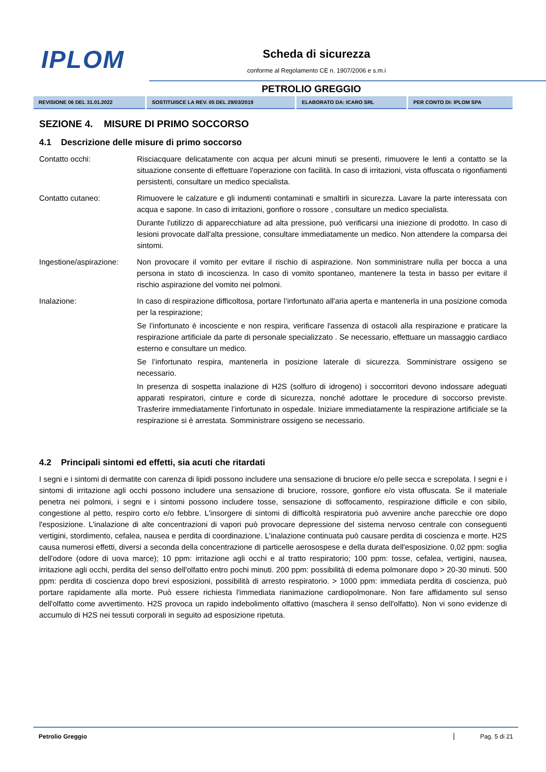IPLOM Scheda di sicurezza
conforme al Regolamento CE n. 1907/2006 e s.m.i
PETROLIO GREGGIO
| REVISIONE 06 DEL 31.01.2022 | SOSTITUISCE LA REV. 05 DEL 29/03/2019 | ELABORATO DA: ICARO SRL | PER CONTO DI: IPLOM SPA |
SEZIONE 4. MISURE DI PRIMO SOCCORSO
4.1 Descrizione delle misure di primo soccorso
| Contatto occhi: | Risciacquare delicatamente con acqua per alcuni minuti se presenti, rimuovere le lenti a contatto se la situazione consente di effettuare l'operazione con facilità. In caso di irritazioni, vista offuscata o rigonfiamenti persistenti, consultare un medico specialista. |
| Contatto cutaneo: | Rimuovere le calzature e gli indumenti contaminati e smaltirli in sicurezza. Lavare la parte interessata con acqua e sapone. In caso di irritazioni, gonfiore o rossore , consultare un medico specialista. Durante l'utilizzo di apparecchiature ad alta pressione, può verificarsi una iniezione di prodotto. In caso di lesioni provocate dall'alta pressione, consultare immediatamente un medico. Non attendere la comparsa dei sintomi. |
| Ingestione/aspirazione: | Non provocare il vomito per evitare il rischio di aspirazione. Non somministrare nulla per bocca a una persona in stato di incoscienza. In caso di vomito spontaneo, mantenere la testa in basso per evitare il rischio aspirazione del vomito nei polmoni. |
| Inalazione: | In caso di respirazione difficoltosa, portare l’infortunato all'aria aperta e mantenerla in una posizione comoda per la respirazione; Se l’infortunato è incosciente e non respira, verificare l'assenza di ostacoli alla respirazione e praticare la respirazione artificiale da parte di personale specializzato . Se necessario, effettuare un massaggio cardiaco esterno e consultare un medico. Se l’infortunato respira, mantenerla in posizione laterale di sicurezza. Somministrare ossigeno se necessario. In presenza di sospetta inalazione di H2S (solfuro di idrogeno) i soccorritori devono indossare adeguati apparati respiratori, cinture e corde di sicurezza, nonché adottare le procedure di soccorso previste. Trasferire immediatamente l’infortunato in ospedale. Iniziare immediatamente la respirazione artificiale se la respirazione si è arrestata. Somministrare ossigeno se necessario. |
4.2 Principali sintomi ed effetti, sia acuti che ritardati
I segni e i sintomi di dermatite con carenza di lipidi possono includere una sensazione di bruciore e/o pelle secca e screpolata. I segni e i sintomi di irritazione agli occhi possono includere una sensazione di bruciore, rossore, gonfiore e/o vista offuscata. Se il materiale penetra nei polmoni, i segni e i sintomi possono includere tosse, sensazione di soffocamento, respirazione difficile e con sibilo, congestione al petto, respiro corto e/o febbre. L'insorgere di sintomi di difficoltà respiratoria può avvenire anche parecchie ore dopo l'esposizione. L'inalazione di alte concentrazioni di vapori può provocare depressione del sistema nervoso centrale con conseguenti vertigini, stordimento, cefalea, nausea e perdita di coordinazione. L'inalazione continuata può causare perdita di coscienza e morte. H2S causa numerosi effetti, diversi a seconda della concentrazione di particelle aerosospese e della durata dell'esposizione. 0,02 ppm: soglia dell'odore (odore di uova marce); 10 ppm: irritazione agli occhi e al tratto respiratorio; 100 ppm: tosse, cefalea, vertigini, nausea, irritazione agli occhi, perdita del senso dell'olfatto entro pochi minuti. 200 ppm: possibilità di edema polmonare dopo > 20-30 minuti. 500 ppm: perdita di coscienza dopo brevi esposizioni, possibilità di arresto respiratorio. > 1000 ppm: immediata perdita di coscienza, può portare rapidamente alla morte. Può essere richiesta l'immediata rianimazione cardiopolmonare. Non fare affidamento sul senso dell'olfatto come avvertimento. H2S provoca un rapido indebolimento olfattivo (maschera il senso dell'olfatto). Non vi sono evidenze di accumulo di H2S nei tessuti corporali in seguito ad esposizione ripetuta.
Petrolio Greggio Pag. 5 di 21